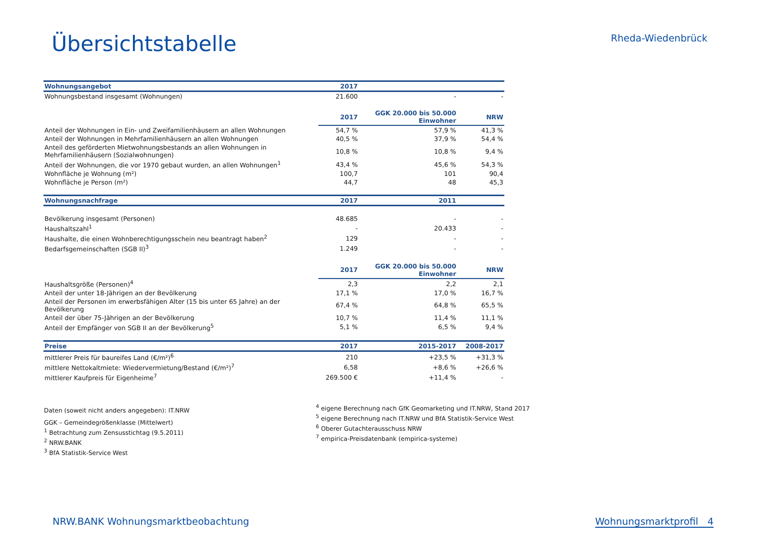Übersichtstabelle
Rheda-Wiedenbrück
| Wohnungsangebot | 2017 | | |
| --- | --- | --- | --- |
| Wohnungsbestand insgesamt (Wohnungen) | 21.600 | - | - |
| | 2017 | GGK 20.000 bis 50.000 Einwohner | NRW |
| Anteil der Wohnungen in Ein- und Zweifamilienhäusern an allen Wohnungen | 54,7 % | 57,9 % | 41,3 % |
| Anteil der Wohnungen in Mehrfamilienhäusern an allen Wohnungen | 40,5 % | 37,9 % | 54,4 % |
| Anteil des geförderten Mietwohnungsbestands an allen Wohnungen in Mehrfamilienhäusern (Sozialwohnungen) | 10,8 % | 10,8 % | 9,4 % |
| Anteil der Wohnungen, die vor 1970 gebaut wurden, an allen Wohnungen<sup>1</sup> | 43,4 % | 45,6 % | 54,3 % |
| Wohnfläche je Wohnung (m²) | 100,7 | 101 | 90,4 |
| Wohnfläche je Person (m²) | 44,7 | 48 | 45,3 |
| Wohnungsnachfrage | 2017 | 2011 | |
| Bevölkerung insgesamt (Personen) | 48.685 | - | - |
| Haushaltszahl<sup>1</sup> | - | 20.433 | - |
| Haushalte, die einen Wohnberechtigungsschein neu beantragt haben<sup>2</sup> | 129 | - | - |
| Bedarfsgemeinschaften (SGB II)<sup>3</sup> | 1.249 | - | - |
| | 2017 | GGK 20.000 bis 50.000 Einwohner | NRW |
| Haushaltsgröße (Personen)<sup>4</sup> | 2,3 | 2,2 | 2,1 |
| Anteil der unter 18-Jährigen an der Bevölkerung | 17,1 % | 17,0 % | 16,7 % |
| Anteil der Personen im erwerbsfähigen Alter (15 bis unter 65 Jahre) an der Bevölkerung | 67,4 % | 64,8 % | 65,5 % |
| Anteil der über 75-Jährigen an der Bevölkerung | 10,7 % | 11,4 % | 11,1 % |
| Anteil der Empfänger von SGB II an der Bevölkerung<sup>5</sup> | 5,1 % | 6,5 % | 9,4 % |
| Preise | 2017 | 2015-2017 | 2008-2017 |
| mittlerer Preis für baureifes Land (€/m²)<sup>6</sup> | 210 | +23,5 % | +31,3 % |
| mittlere Nettokaltmiete: Wiedervermietung/Bestand (€/m²)<sup>7</sup> | 6,58 | +8,6 % | +26,6 % |
| mittlerer Kaufpreis für Eigenheime<sup>7</sup> | 269.500 € | +11,4 % | - |
Daten (soweit nicht anders angegeben): IT.NRW
GGK – Gemeindegrößenklasse (Mittelwert)
<sup>1</sup> Betrachtung zum Zensusstichtag (9.5.2011)
<sup>2</sup> NRW.BANK
<sup>3</sup> BfA Statistik-Service West
<sup>4</sup> eigene Berechnung nach GfK Geomarketing und IT.NRW, Stand 2017
<sup>5</sup> eigene Berechnung nach IT.NRW und BfA Statistik-Service West
<sup>6</sup> Oberer Gutachterausschuss NRW
<sup>7</sup> empirica-Preisdatenbank (empirica-systeme)
NRW.BANK Wohnungsmarktbeobachtung Wohnungsmarktprofil 4